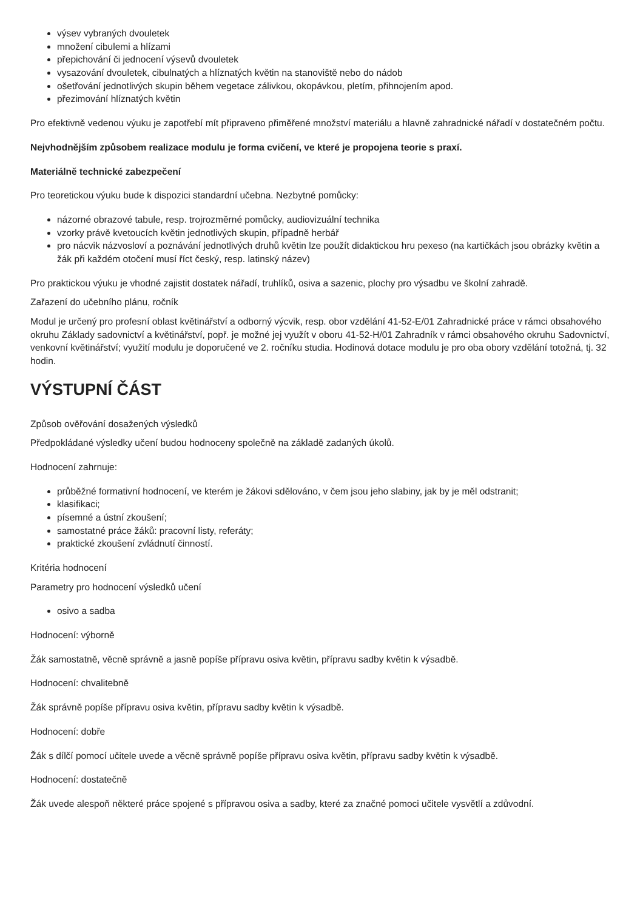výsev vybraných dvouletek
množení cibulemi a hlízami
přepichování či jednocení výsevů dvouletek
vysazování dvouletek, cibulnatých a hlíznatých květin na stanoviště nebo do nádob
ošetřování jednotlivých skupin během vegetace zálivkou, okopávkou, pletím, přihnojením apod.
přezimování hlíznatých květin
Pro efektivně vedenou výuku je zapotřebí mít připraveno přiměřené množství materiálu a hlavně zahradnické nářadí v dostatečném počtu.
Nejvhodnějším způsobem realizace modulu je forma cvičení, ve které je propojena teorie s praxí.
Materiálně technické zabezpečení
Pro teoretickou výuku bude k dispozici standardní učebna. Nezbytné pomůcky:
názorné obrazové tabule, resp. trojrozměrné pomůcky, audiovizuální technika
vzorky právě kvetoucích květin jednotlivých skupin, případně herbář
pro nácvik názvosloví a poznávání jednotlivých druhů květin lze použít didaktickou hru pexeso (na kartičkách jsou obrázky květin a žák při každém otočení musí říct český, resp. latinský název)
Pro praktickou výuku je vhodné zajistit dostatek nářadí, truhlíků, osiva a sazenic, plochy pro výsadbu ve školní zahradě.
Zařazení do učebního plánu, ročník
Modul je určený pro profesní oblast květinářství a odborný výcvik, resp. obor vzdělání 41-52-E/01 Zahradnické práce v rámci obsahového okruhu Základy sadovnictví a květinářství, popř. je možné jej využít v oboru 41-52-H/01 Zahradník v rámci obsahového okruhu Sadovnictví, venkovní květinářství; využití modulu je doporučené ve 2. ročníku studia. Hodinová dotace modulu je pro oba obory vzdělání totožná, tj. 32 hodin.
VÝSTUPNÍ ČÁST
Způsob ověřování dosažených výsledků
Předpokládané výsledky učení budou hodnoceny společně na základě zadaných úkolů.
Hodnocení zahrnuje:
průběžné formativní hodnocení, ve kterém je žákovi sdělováno, v čem jsou jeho slabiny, jak by je měl odstranit;
klasifikaci;
písemné a ústní zkoušení;
samostatné práce žáků: pracovní listy, referáty;
praktické zkoušení zvládnutí činností.
Kritéria hodnocení
Parametry pro hodnocení výsledků učení
osivo a sadba
Hodnocení: výborně
Žák samostatně, věcně správně a jasně popíše přípravu osiva květin, přípravu sadby květin k výsadbě.
Hodnocení: chvalitebně
Žák správně popíše přípravu osiva květin, přípravu sadby květin k výsadbě.
Hodnocení: dobře
Žák s dílčí pomocí učitele uvede a věcně správně popíše přípravu osiva květin, přípravu sadby květin k výsadbě.
Hodnocení: dostatečně
Žák uvede alespoň některé práce spojené s přípravou osiva a sadby, které za značné pomoci učitele vysvětlí a zdůvodní.